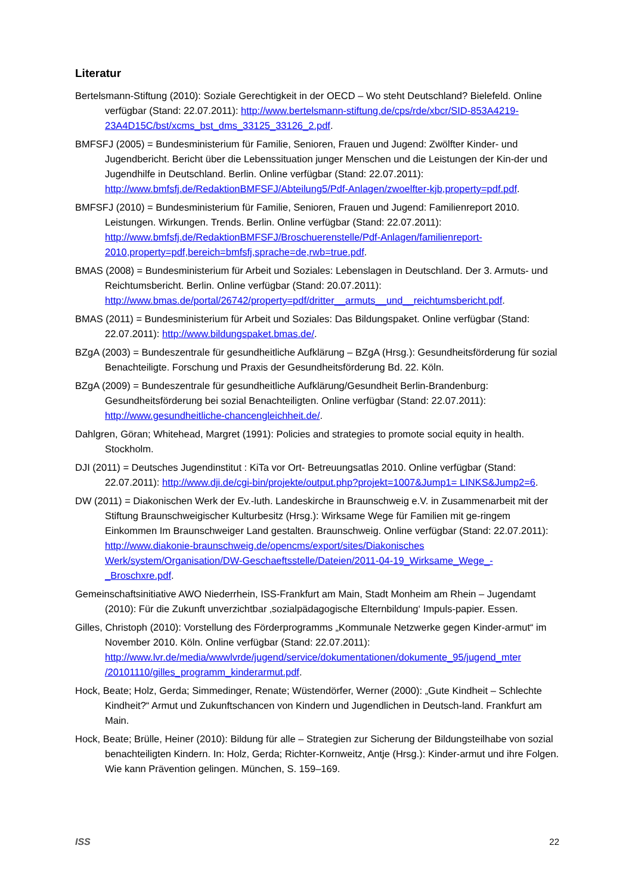Literatur
Bertelsmann-Stiftung (2010): Soziale Gerechtigkeit in der OECD – Wo steht Deutschland? Bielefeld. Online verfügbar (Stand: 22.07.2011): http://www.bertelsmann-stiftung.de/cps/rde/xbcr/SID-853A4219-23A4D15C/bst/xcms_bst_dms_33125_33126_2.pdf.
BMFSFJ (2005) = Bundesministerium für Familie, Senioren, Frauen und Jugend: Zwölfter Kinder- und Jugendbericht. Bericht über die Lebenssituation junger Menschen und die Leistungen der Kin-der und Jugendhilfe in Deutschland. Berlin. Online verfügbar (Stand: 22.07.2011): http://www.bmfsfj.de/RedaktionBMFSFJ/Abteilung5/Pdf-Anlagen/zwoelfter-kjb,property=pdf.pdf.
BMFSFJ (2010) = Bundesministerium für Familie, Senioren, Frauen und Jugend: Familienreport 2010. Leistungen. Wirkungen. Trends. Berlin. Online verfügbar (Stand: 22.07.2011): http://www.bmfsfj.de/RedaktionBMFSFJ/Broschuerenstelle/Pdf-Anlagen/familienreport-2010,property=pdf,bereich=bmfsfj,sprache=de,rwb=true.pdf.
BMAS (2008) = Bundesministerium für Arbeit und Soziales: Lebenslagen in Deutschland. Der 3. Armuts- und Reichtumsbericht. Berlin. Online verfügbar (Stand: 20.07.2011): http://www.bmas.de/portal/26742/property=pdf/dritter__armuts__und__reichtumsbericht.pdf.
BMAS (2011) = Bundesministerium für Arbeit und Soziales: Das Bildungspaket. Online verfügbar (Stand: 22.07.2011): http://www.bildungspaket.bmas.de/.
BZgA (2003) = Bundeszentrale für gesundheitliche Aufklärung – BZgA (Hrsg.): Gesundheitsförderung für sozial Benachteiligte. Forschung und Praxis der Gesundheitsförderung Bd. 22. Köln.
BZgA (2009) = Bundeszentrale für gesundheitliche Aufklärung/Gesundheit Berlin-Brandenburg: Gesundheitsförderung bei sozial Benachteiligten. Online verfügbar (Stand: 22.07.2011): http://www.gesundheitliche-chancengleichheit.de/.
Dahlgren, Göran; Whitehead, Margret (1991): Policies and strategies to promote social equity in health. Stockholm.
DJI (2011) = Deutsches Jugendinstitut : KiTa vor Ort- Betreuungsatlas 2010. Online verfügbar (Stand: 22.07.2011): http://www.dji.de/cgi-bin/projekte/output.php?projekt=1007&Jump1= LINKS&Jump2=6.
DW (2011) = Diakonischen Werk der Ev.-luth. Landeskirche in Braunschweig e.V. in Zusammenarbeit mit der Stiftung Braunschweigischer Kulturbesitz (Hrsg.): Wirksame Wege für Familien mit ge-ringem Einkommen Im Braunschweiger Land gestalten. Braunschweig. Online verfügbar (Stand: 22.07.2011): http://www.diakonie-braunschweig.de/opencms/export/sites/Diakonisches Werk/system/Organisation/DW-Geschaeftsstelle/Dateien/2011-04-19_Wirksame_Wege_-_Broschxre.pdf.
Gemeinschaftsinitiative AWO Niederrhein, ISS-Frankfurt am Main, Stadt Monheim am Rhein – Jugendamt (2010): Für die Zukunft unverzichtbar ‚sozialpädagogische Elternbildung‘ Impuls-papier. Essen.
Gilles, Christoph (2010): Vorstellung des Förderprogramms „Kommunale Netzwerke gegen Kinder-armut“ im November 2010. Köln. Online verfügbar (Stand: 22.07.2011): http://www.lvr.de/media/wwwlvrde/jugend/service/dokumentationen/dokumente_95/jugend_mter /20101110/gilles_programm_kinderarmut.pdf.
Hock, Beate; Holz, Gerda; Simmedinger, Renate; Wüstendörfer, Werner (2000): „Gute Kindheit – Schlechte Kindheit?“ Armut und Zukunftschancen von Kindern und Jugendlichen in Deutsch-land. Frankfurt am Main.
Hock, Beate; Brülle, Heiner (2010): Bildung für alle – Strategien zur Sicherung der Bildungsteilhabe von sozial benachteiligten Kindern. In: Holz, Gerda; Richter-Kornweitz, Antje (Hrsg.): Kinder-armut und ihre Folgen. Wie kann Prävention gelingen. München, S. 159–169.
ISS 22